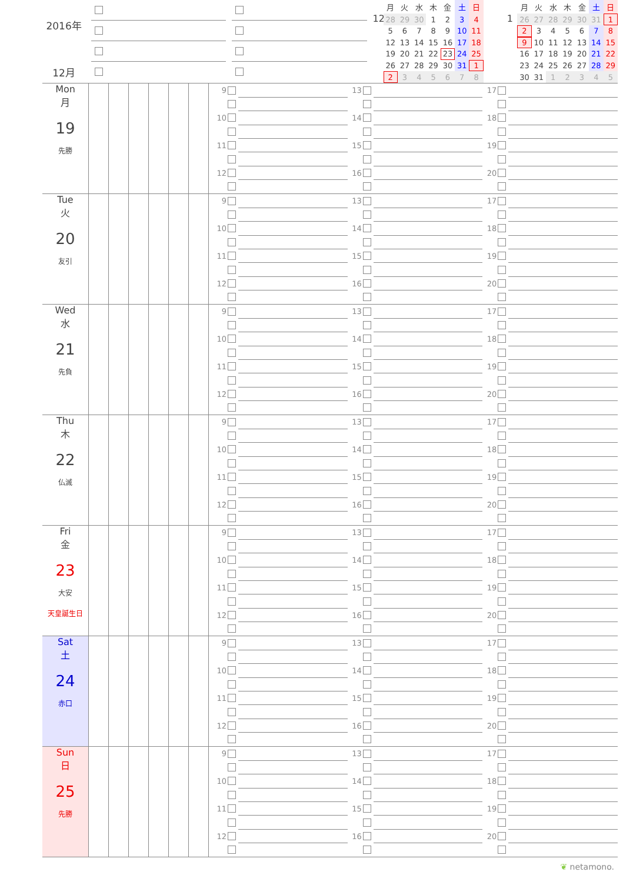2016年
12月
12
| 月 | 火 | 水 | 木 | 金 | 土 | 日 |
| --- | --- | --- | --- | --- | --- | --- |
| 28 | 29 | 30 | 1 | 2 | 3 | 4 |
| 5 | 6 | 7 | 8 | 9 | 10 | 11 |
| 12 | 13 | 14 | 15 | 16 | 17 | 18 |
| 19 | 20 | 21 | 22 | 23 | 24 | 25 |
| 26 | 27 | 28 | 29 | 30 | 31 | 1 |
| 2 | 3 | 4 | 5 | 6 | 7 | 8 |
1
| 月 | 火 | 水 | 木 | 金 | 土 | 日 |
| --- | --- | --- | --- | --- | --- | --- |
| 26 | 27 | 28 | 29 | 30 | 31 | 1 |
| 2 | 3 | 4 | 5 | 6 | 7 | 8 |
| 9 | 10 | 11 | 12 | 13 | 14 | 15 |
| 16 | 17 | 18 | 19 | 20 | 21 | 22 |
| 23 | 24 | 25 | 26 | 27 | 28 | 29 |
| 30 | 31 | 1 | 2 | 3 | 4 | 5 |
Mon
月
19
先勝
9
10
11
12
13
14
15
16
17
18
19
20
Tue
火
20
友引
9
10
11
12
13
14
15
16
17
18
19
20
Wed
水
21
先負
9
10
11
12
13
14
15
16
17
18
19
20
Thu
木
22
仏滅
9
10
11
12
13
14
15
16
17
18
19
20
Fri
金
23
大安
天皇誕生日
9
10
11
12
13
14
15
16
17
18
19
20
Sat
土
24
赤口
9
10
11
12
13
14
15
16
17
18
19
20
Sun
日
25
先勝
9
10
11
12
13
14
15
16
17
18
19
20
❦ netamono.